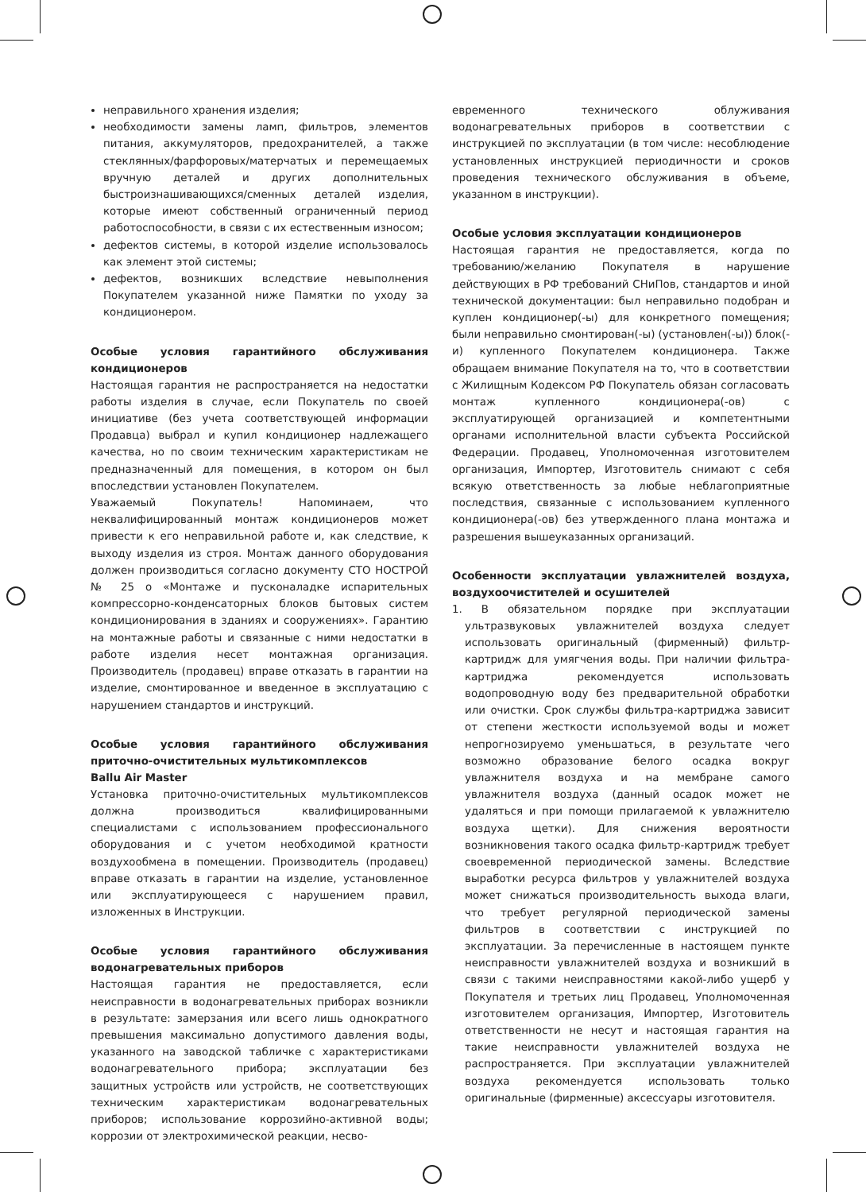неправильного хранения изделия;
необходимости замены ламп, фильтров, элементов питания, аккумуляторов, предохранителей, а также стеклянных/фарфоровых/матерчатых и перемещаемых вручную деталей и других дополнительных быстроизнашивающихся/сменных деталей изделия, которые имеют собственный ограниченный период работоспособности, в связи с их естественным износом;
дефектов системы, в которой изделие использовалось как элемент этой системы;
дефектов, возникших вследствие невыполнения Покупателем указанной ниже Памятки по уходу за кондиционером.
Особые условия гарантийного обслуживания кондиционеров
Настоящая гарантия не распространяется на недостатки работы изделия в случае, если Покупатель по своей инициативе (без учета соответствующей информации Продавца) выбрал и купил кондиционер надлежащего качества, но по своим техническим характеристикам не предназначенный для помещения, в котором он был впоследствии установлен Покупателем.
Уважаемый Покупатель! Напоминаем, что неквалифицированный монтаж кондиционеров может привести к его неправильной работе и, как следствие, к выходу изделия из строя. Монтаж данного оборудования должен производиться согласно документу СТО НОСТРОЙ № 25 о «Монтаже и пусконаладке испарительных компрессорно-конденсаторных блоков бытовых систем кондиционирования в зданиях и сооружениях». Гарантию на монтажные работы и связанные с ними недостатки в работе изделия несет монтажная организация. Производитель (продавец) вправе отказать в гарантии на изделие, смонтированное и введенное в эксплуатацию с нарушением стандартов и инструкций.
Особые условия гарантийного обслуживания приточно-очистительных мультикомплексов
Ballu Air Master
Установка приточно-очистительных мультикомплексов должна производиться квалифицированными специалистами с использованием профессионального оборудования и с учетом необходимой кратности воздухообмена в помещении. Производитель (продавец) вправе отказать в гарантии на изделие, установленное или эксплуатирующееся с нарушением правил, изложенных в Инструкции.
Особые условия гарантийного обслуживания водонагревательных приборов
Настоящая гарантия не предоставляется, если неисправности в водонагревательных приборах возникли в результате: замерзания или всего лишь однократного превышения максимально допустимого давления воды, указанного на заводской табличке с характеристиками водонагревательного прибора; эксплуатации без защитных устройств или устройств, не соответствующих техническим характеристикам водонагревательных приборов; использование коррозийно-активной воды; коррозии от электрохимической реакции, несво-
евременного технического облуживания водонагревательных приборов в соответствии с инструкцией по эксплуатации (в том числе: несоблюдение установленных инструкцией периодичности и сроков проведения технического обслуживания в объеме, указанном в инструкции).
Особые условия эксплуатации кондиционеров
Настоящая гарантия не предоставляется, когда по требованию/желанию Покупателя в нарушение действующих в РФ требований СНиПов, стандартов и иной технической документации: был неправильно подобран и куплен кондиционер(-ы) для конкретного помещения; были неправильно смонтирован(-ы) (установлен(-ы)) блок(-и) купленного Покупателем кондиционера. Также обращаем внимание Покупателя на то, что в соответствии с Жилищным Кодексом РФ Покупатель обязан согласовать монтаж купленного кондиционера(-ов) с эксплуатирующей организацией и компетентными органами исполнительной власти субъекта Российской Федерации. Продавец, Уполномоченная изготовителем организация, Импортер, Изготовитель снимают с себя всякую ответственность за любые неблагоприятные последствия, связанные с использованием купленного кондиционера(-ов) без утвержденного плана монтажа и разрешения вышеуказанных организаций.
Особенности эксплуатации увлажнителей воздуха, воздухоочистителей и осушителей
1. В обязательном порядке при эксплуатации ультразвуковых увлажнителей воздуха следует использовать оригинальный (фирменный) фильтр-картридж для умягчения воды. При наличии фильтра-картриджа рекомендуется использовать водопроводную воду без предварительной обработки или очистки. Срок службы фильтра-картриджа зависит от степени жесткости используемой воды и может непрогнозируемо уменьшаться, в результате чего возможно образование белого осадка вокруг увлажнителя воздуха и на мембране самого увлажнителя воздуха (данный осадок может не удаляться и при помощи прилагаемой к увлажнителю воздуха щетки). Для снижения вероятности возникновения такого осадка фильтр-картридж требует своевременной периодической замены. Вследствие выработки ресурса фильтров у увлажнителей воздуха может снижаться производительность выхода влаги, что требует регулярной периодической замены фильтров в соответствии с инструкцией по эксплуатации. За перечисленные в настоящем пункте неисправности увлажнителей воздуха и возникший в связи с такими неисправностями какой-либо ущерб у Покупателя и третьих лиц Продавец, Уполномоченная изготовителем организация, Импортер, Изготовитель ответственности не несут и настоящая гарантия на такие неисправности увлажнителей воздуха не распространяется. При эксплуатации увлажнителей воздуха рекомендуется использовать только оригинальные (фирменные) аксессуары изготовителя.